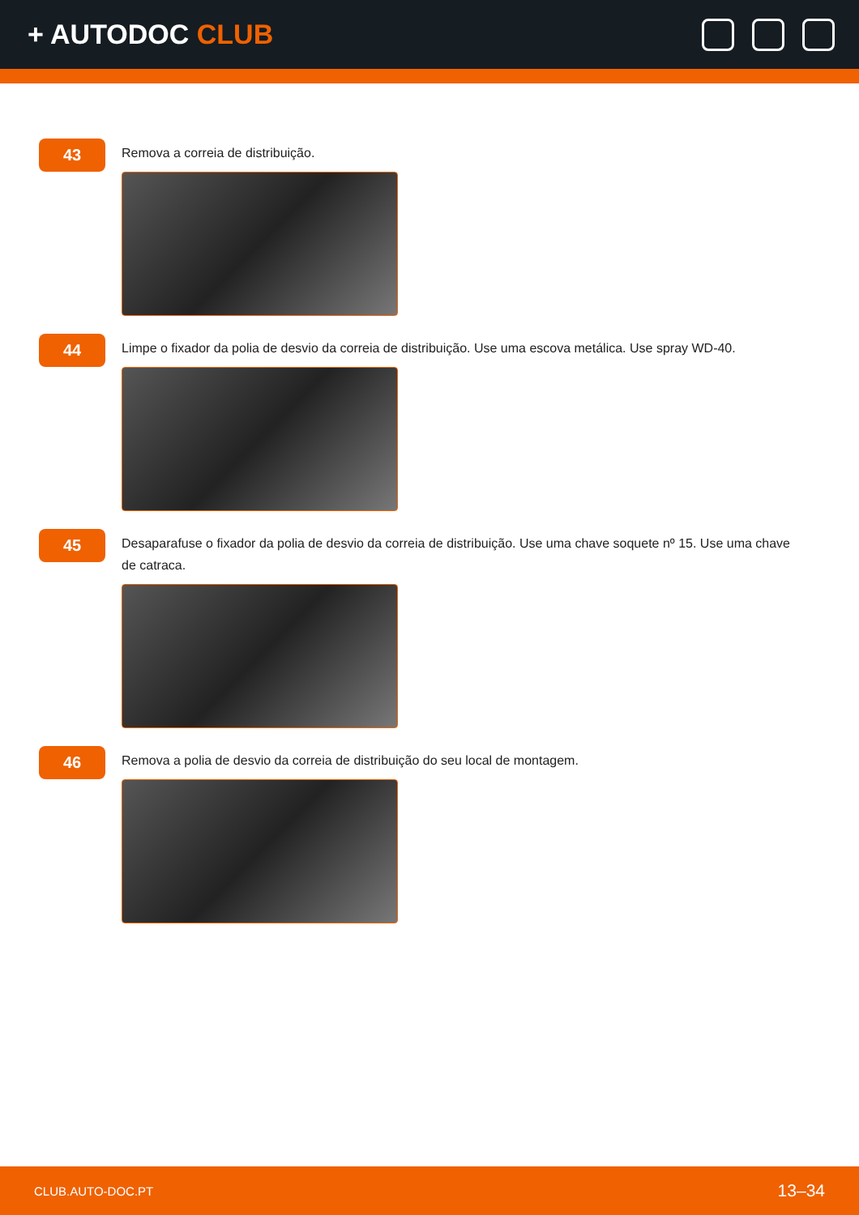+ AUTODOC CLUB
43
Remova a correia de distribuição.
44
Limpe o fixador da polia de desvio da correia de distribuição. Use uma escova metálica. Use spray WD-40.
45
Desaparafuse o fixador da polia de desvio da correia de distribuição. Use uma chave soquete nº 15. Use uma chave de catraca.
46
Remova a polia de desvio da correia de distribuição do seu local de montagem.
CLUB.AUTO-DOC.PT 13–34